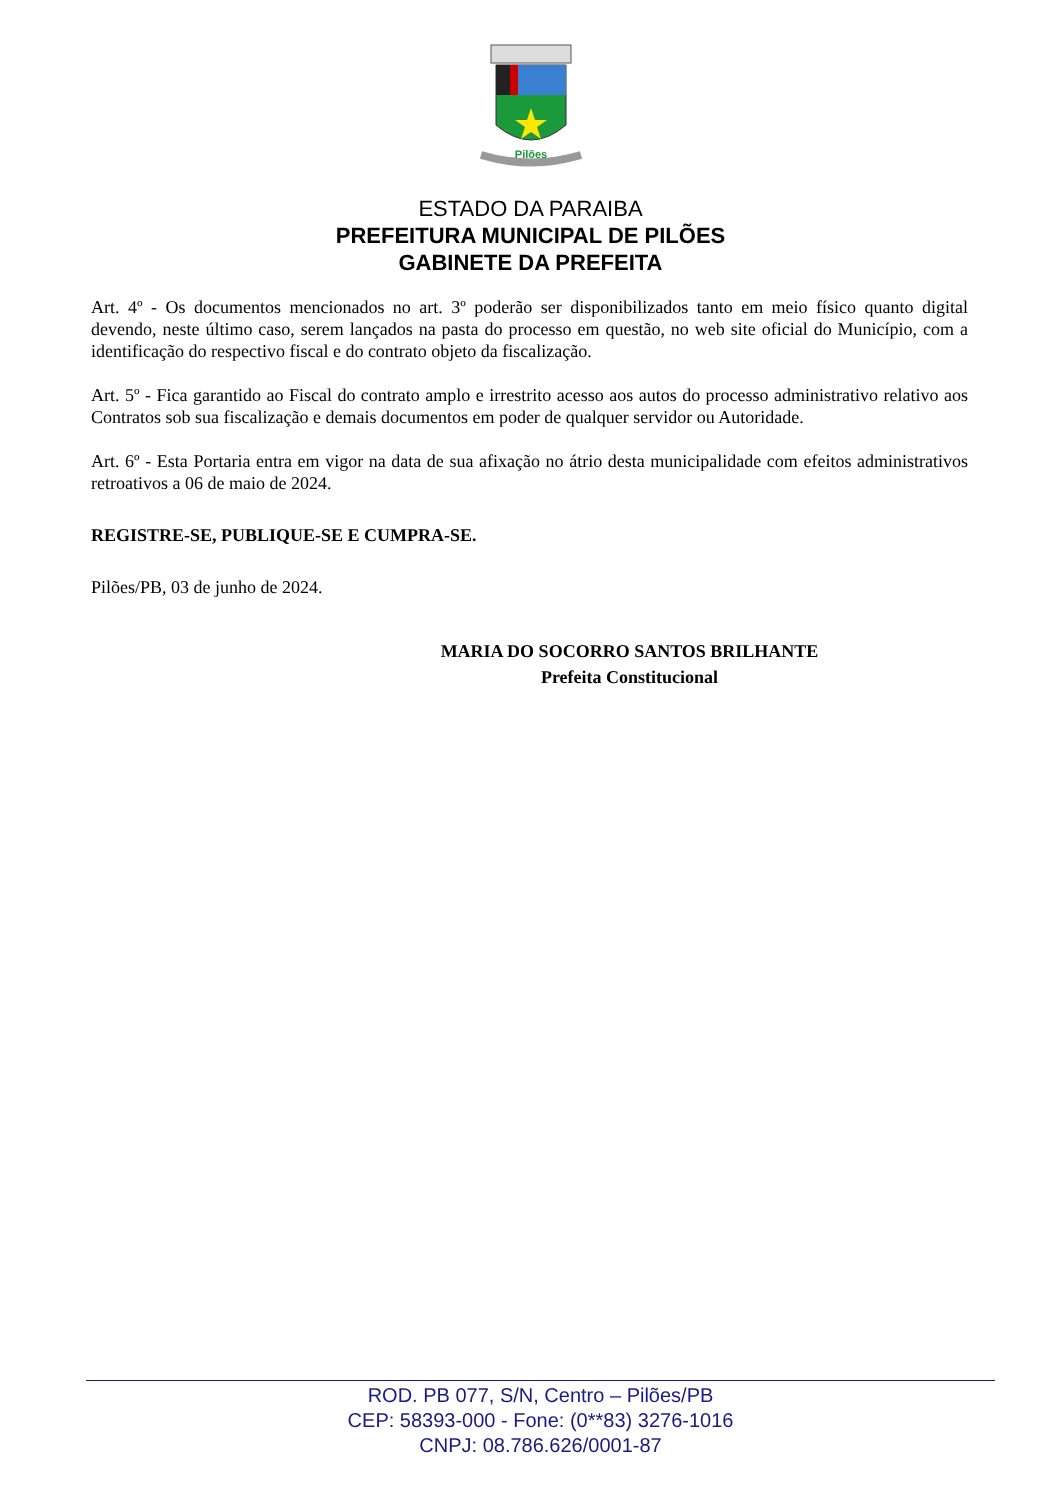Pilões
ESTADO DA PARAIBA
PREFEITURA MUNICIPAL DE PILÕES
GABINETE DA PREFEITA
Art. 4º - Os documentos mencionados no art. 3º poderão ser disponibilizados tanto em meio físico quanto digital devendo, neste último caso, serem lançados na pasta do processo em questão, no web site oficial do Município, com a identificação do respectivo fiscal e do contrato objeto da fiscalização.
Art. 5º - Fica garantido ao Fiscal do contrato amplo e irrestrito acesso aos autos do processo administrativo relativo aos Contratos sob sua fiscalização e demais documentos em poder de qualquer servidor ou Autoridade.
Art. 6º - Esta Portaria entra em vigor na data de sua afixação no átrio desta municipalidade com efeitos administrativos retroativos a 06 de maio de 2024.
REGISTRE-SE, PUBLIQUE-SE E CUMPRA-SE.
Pilões/PB, 03 de junho de 2024.
MARIA DO SOCORRO SANTOS BRILHANTE
Prefeita Constitucional
ROD. PB 077, S/N, Centro – Pilões/PB
CEP: 58393-000 - Fone: (0**83) 3276-1016
CNPJ: 08.786.626/0001-87